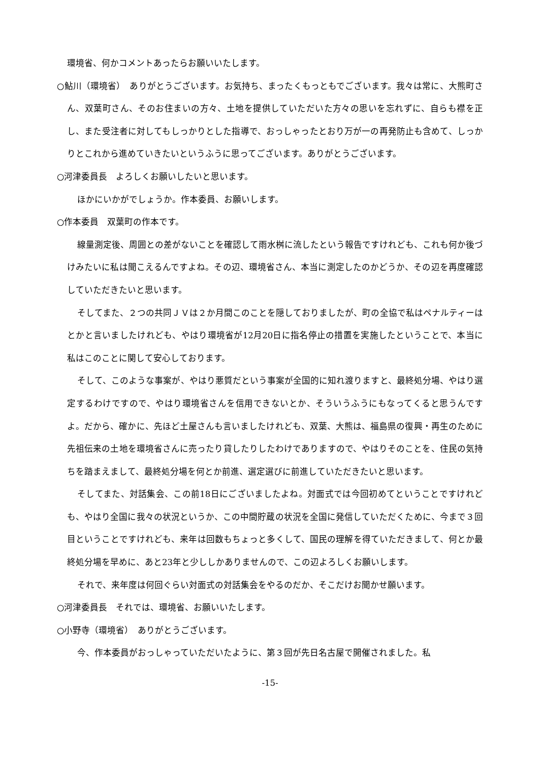環境省、何かコメントあったらお願いいたします。
○鮎川（環境省）　ありがとうございます。お気持ち、まったくもっともでございます。我々は常に、大熊町さん、双葉町さん、そのお住まいの方々、土地を提供していただいた方々の思いを忘れずに、自らも襟を正し、また受注者に対してもしっかりとした指導で、おっしゃったとおり万が一の再発防止も含めて、しっかりとこれから進めていきたいというふうに思ってございます。ありがとうございます。
○河津委員長　よろしくお願いしたいと思います。
ほかにいかがでしょうか。作本委員、お願いします。
○作本委員　双葉町の作本です。
線量測定後、周囲との差がないことを確認して雨水桝に流したという報告ですけれども、これも何か後づけみたいに私は聞こえるんですよね。その辺、環境省さん、本当に測定したのかどうか、その辺を再度確認していただきたいと思います。
そしてまた、２つの共同ＪＶは２か月間このことを隠しておりましたが、町の全協で私はペナルティーはとかと言いましたけれども、やはり環境省が12月20日に指名停止の措置を実施したということで、本当に私はこのことに関して安心しております。
そして、このような事案が、やはり悪質だという事案が全国的に知れ渡りますと、最終処分場、やはり選定するわけですので、やはり環境省さんを信用できないとか、そういうふうにもなってくると思うんですよ。だから、確かに、先ほど土屋さんも言いましたけれども、双葉、大熊は、福島県の復興・再生のために先祖伝来の土地を環境省さんに売ったり貸したりしたわけでありますので、やはりそのことを、住民の気持ちを踏まえまして、最終処分場を何とか前進、選定選びに前進していただきたいと思います。
そしてまた、対話集会、この前18日にございましたよね。対面式では今回初めてということですけれども、やはり全国に我々の状況というか、この中間貯蔵の状況を全国に発信していただくために、今まで３回目ということですけれども、来年は回数もちょっと多くして、国民の理解を得ていただきまして、何とか最終処分場を早めに、あと23年と少ししかありませんので、この辺よろしくお願いします。
それで、来年度は何回ぐらい対面式の対話集会をやるのだか、そこだけお聞かせ願います。
○河津委員長　それでは、環境省、お願いいたします。
○小野寺（環境省）　ありがとうございます。
今、作本委員がおっしゃっていただいたように、第３回が先日名古屋で開催されました。私
-15-